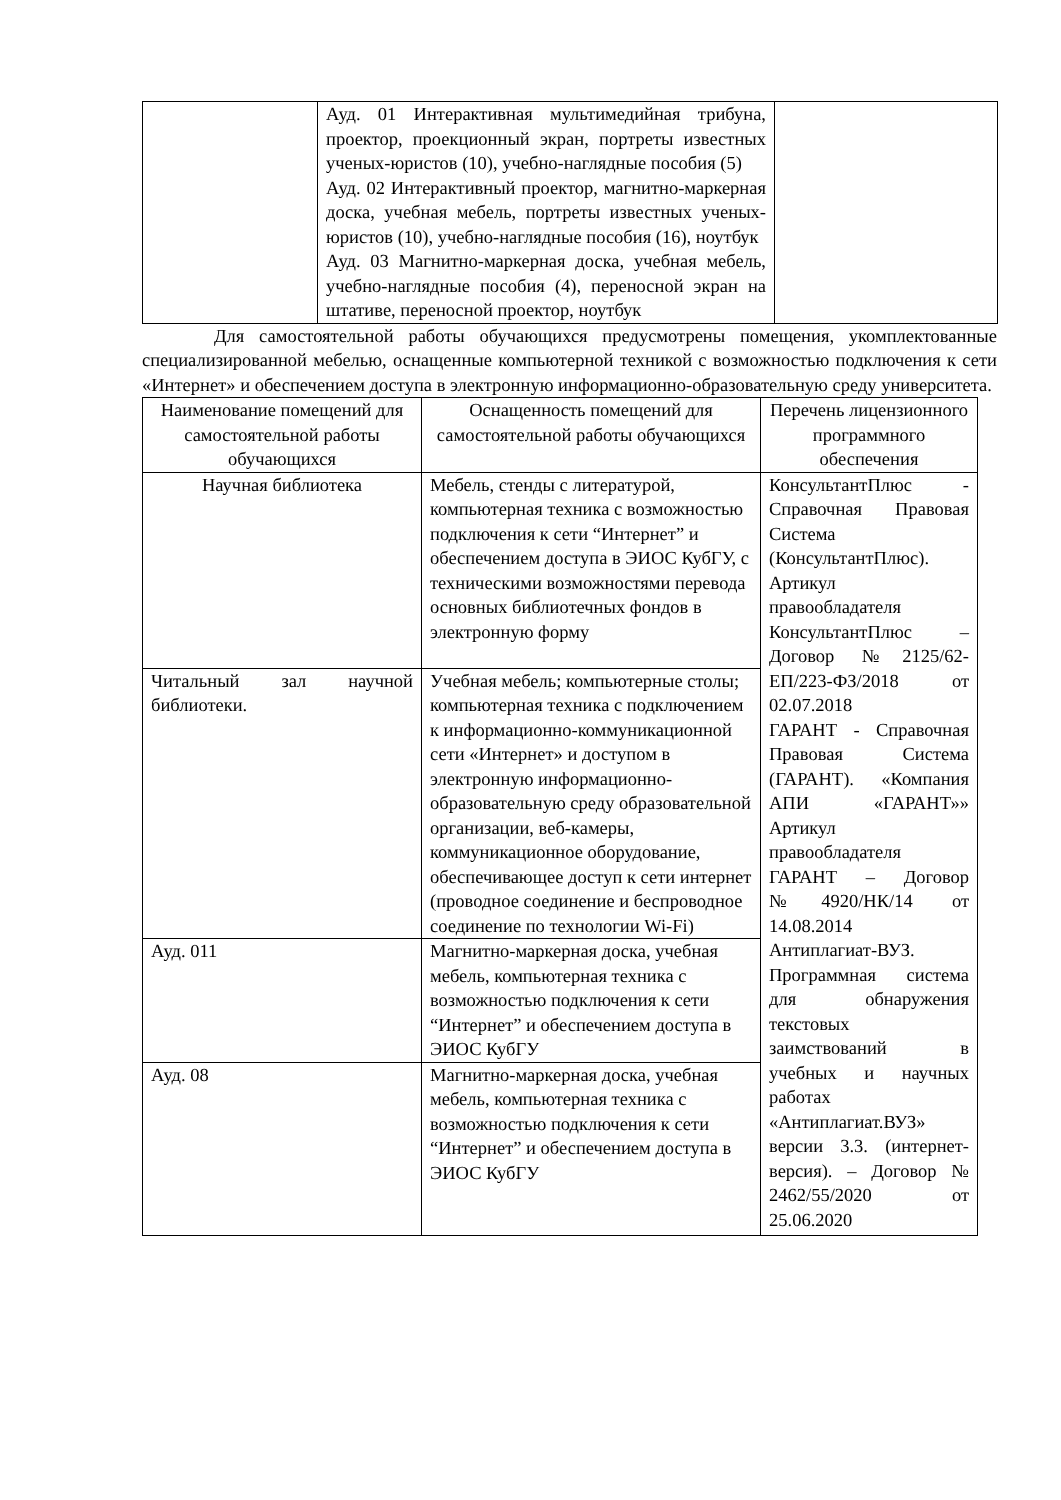| | Ауд. 01 Интерактивная мультимедийная трибуна, проектор, проекционный экран, портреты известных ученых-юристов (10), учебно-наглядные пособия (5) Ауд. 02 Интерактивный проектор, магнитно-маркерная доска, учебная мебель, портреты известных ученых-юристов (10), учебно-наглядные пособия (16), ноутбук Ауд. 03 Магнитно-маркерная доска, учебная мебель, учебно-наглядные пособия (4), переносной экран на штативе, переносной проектор, ноутбук | |
Для самостоятельной работы обучающихся предусмотрены помещения, укомплектованные специализированной мебелью, оснащенные компьютерной техникой с возможностью подключения к сети «Интернет» и обеспечением доступа в электронную информационно-образовательную среду университета.
| Наименование помещений для самостоятельной работы обучающихся | Оснащенность помещений для самостоятельной работы обучающихся | Перечень лицензионного программного обеспечения |
| --- | --- | --- |
| Научная библиотека | Мебель, стенды с литературой, компьютерная техника с возможностью подключения к сети “Интернет” и обеспечением доступа в ЭИОС КубГУ, с техническими возможностями перевода основных библиотечных фондов в электронную форму | КонсультантПлюс - Справочная Правовая Система (КонсультантПлюс). Артикул правообладателя КонсультантПлюс – Договор №2125/62-ЕП/223-ФЗ/2018 от 02.07.2018 ГАРАНТ - Справочная Правовая Система (ГАРАНТ). «Компания АПИ «ГАРАНТ»» Артикул правообладателя ГАРАНТ – Договор №4920/НК/14 от 14.08.2014 Антиплагиат-ВУЗ. Программная система для обнаружения текстовых заимствований в учебных и научных работах «Антиплагиат.ВУЗ» версии 3.3. (интернет-версия). – Договор № 2462/55/2020 от 25.06.2020 |
| Читальный зал научной библиотеки. | Учебная мебель; компьютерные столы; компьютерная техника с подключением к информационно-коммуникационной сети «Интернет» и доступом в электронную информационно-образовательную среду образовательной организации, веб-камеры, коммуникационное оборудование, обеспечивающее доступ к сети интернет (проводное соединение и беспроводное соединение по технологии Wi-Fi) | |
| Ауд. 011 | Магнитно-маркерная доска, учебная мебель, компьютерная техника с возможностью подключения к сети “Интернет” и обеспечением доступа в ЭИОС КубГУ | |
| Ауд. 08 | Магнитно-маркерная доска, учебная мебель, компьютерная техника с возможностью подключения к сети “Интернет” и обеспечением доступа в ЭИОС КубГУ | |